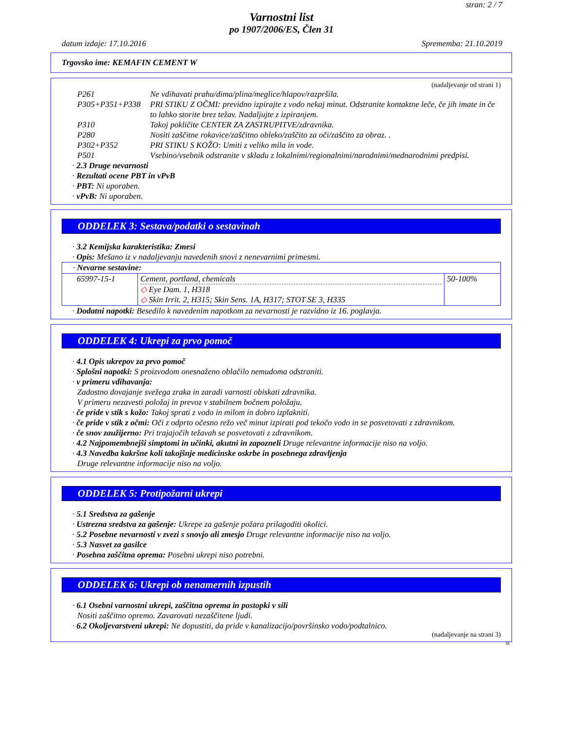stran: 2 / 7
Varnostni list
po 1907/2006/ES, Člen 31
datum izdaje: 17.10.2016 Sprememba: 21.10.2019
Trgovsko ime: KEMAFIN CEMENT W
(nadaljevanje od strani 1)
P261 Ne vdihavati prahu/dima/plina/meglice/hlapov/razpršila.
P305+P351+P338 PRI STIKU Z OČMI: previdno izpirajte z vodo nekaj minut. Odstranite kontaktne leče, če jih imate in če to lahko storite brez težav. Nadaljujte z izpiranjem.
P310 Takoj pokličite CENTER ZA ZASTRUPITVE/zdravnika.
P280 Nositi zaščitne rokavice/zaščitno obleko/zaščito za oči/zaščito za obraz. .
P302+P352 PRI STIKU S KOŽO: Umiti z veliko mila in vode.
P501 Vsebino/vsebnik odstranite v skladu z lokalnimi/regionalnimi/narodnimi/mednarodnimi predpisi.
· 2.3 Druge nevarnosti
· Rezultati ocene PBT in vPvB
· PBT: Ni uporaben.
· vPvB: Ni uporaben.
ODDELEK 3: Sestava/podatki o sestavinah
· 3.2 Kemijska karakteristika: Zmesi
· Opis: Mešano iz v nadaljevanju navedenih snovi z nenevarnimi primesmi.
| · Nevarne sestavine: | | |
| 65997-15-1 | Cement, portland, chemicals ◇ Eye Dam. 1, H318 ◇ Skin Irrit. 2, H315; Skin Sens. 1A, H317; STOT SE 3, H335 | 50-100% |
· Dodatni napotki: Besedilo k navedenim napotkom za nevarnosti je razvidno iz 16. poglavja.
ODDELEK 4: Ukrepi za prvo pomoč
· 4.1 Opis ukrepov za prvo pomoč
· Splošni napotki: S proizvodom onesnaženo oblačilo nemudoma odstraniti.
· v primeru vdihavanja:
Zadostno dovajanje svežega zraka in zaradi varnosti obiskati zdravnika.
V primeru nezavesti položaj in prevoz v stabilnem bočnem položaju.
· če pride v stik s kožo: Takoj sprati z vodo in milom in dobro izplakniti.
· če pride v stik z očmi: Oči z odprto očesno režo več minut izpirati pod tekočo vodo in se posvetovati z zdravnikom.
· če snov zaužijerno: Pri trajajočih težavah se posvetovati z zdravnikom.
· 4.2 Najpomembnejši simptomi in učinki, akutni in zapozneli Druge relevantne informacije niso na voljo.
· 4.3 Navedba kakršne koli takojšnje medicinske oskrbe in posebnega zdravljenja
Druge relevantne informacije niso na voljo.
ODDELEK 5: Protipožarni ukrepi
· 5.1 Sredstva za gašenje
· Ustrezna sredstva za gašenje: Ukrepe za gašenje požara prilagoditi okolici.
· 5.2 Posebne nevarnosti v zvezi s snovjo ali zmesjo Druge relevantne informacije niso na voljo.
· 5.3 Nasvet za gasilce
· Posebna zaščitna oprema: Posebni ukrepi niso potrebni.
ODDELEK 6: Ukrepi ob nenamernih izpustih
· 6.1 Osebni varnostni ukrepi, zaščitna oprema in postopki v sili
Nositi zaščitno opremo. Zavarovati nezaščitene ljudi.
· 6.2 Okoljevarstveni ukrepi: Ne dopustiti, da pride v kanalizacijo/površinsko vodo/podtalnico.
(nadaljevanje na strani 3)
SI